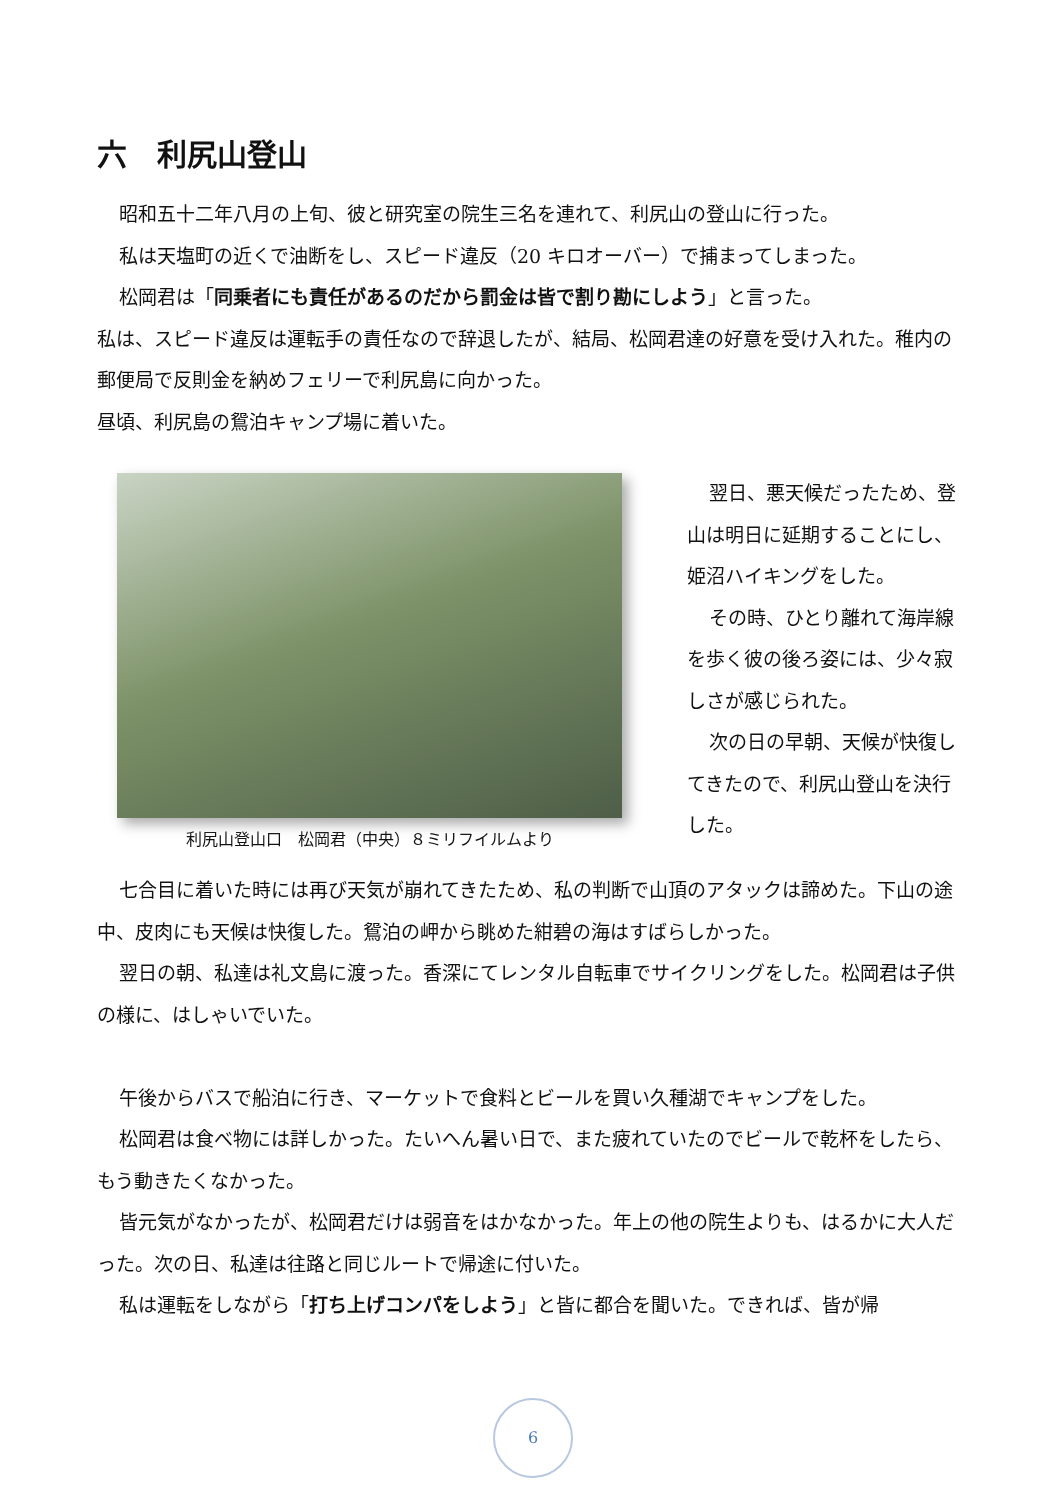六　利尻山登山
昭和五十二年八月の上旬、彼と研究室の院生三名を連れて、利尻山の登山に行った。
私は天塩町の近くで油断をし、スピード違反（20 キロオーバー）で捕まってしまった。
松岡君は「同乗者にも責任があるのだから罰金は皆で割り勘にしよう」と言った。
私は、スピード違反は運転手の責任なので辞退したが、結局、松岡君達の好意を受け入れた。稚内の郵便局で反則金を納めフェリーで利尻島に向かった。
昼頃、利尻島の鴛泊キャンプ場に着いた。
利尻山登山口　松岡君（中央）８ミリフイルムより
翌日、悪天候だったため、登山は明日に延期することにし、姫沼ハイキングをした。
その時、ひとり離れて海岸線を歩く彼の後ろ姿には、少々寂しさが感じられた。
次の日の早朝、天候が快復してきたので、利尻山登山を決行した。
七合目に着いた時には再び天気が崩れてきたため、私の判断で山頂のアタックは諦めた。下山の途中、皮肉にも天候は快復した。鴛泊の岬から眺めた紺碧の海はすばらしかった。
翌日の朝、私達は礼文島に渡った。香深にてレンタル自転車でサイクリングをした。松岡君は子供の様に、はしゃいでいた。
午後からバスで船泊に行き、マーケットで食料とビールを買い久種湖でキャンプをした。
松岡君は食べ物には詳しかった。たいへん暑い日で、また疲れていたのでビールで乾杯をしたら、もう動きたくなかった。
皆元気がなかったが、松岡君だけは弱音をはかなかった。年上の他の院生よりも、はるかに大人だった。次の日、私達は往路と同じルートで帰途に付いた。
私は運転をしながら「打ち上げコンパをしよう」と皆に都合を聞いた。できれば、皆が帰
6